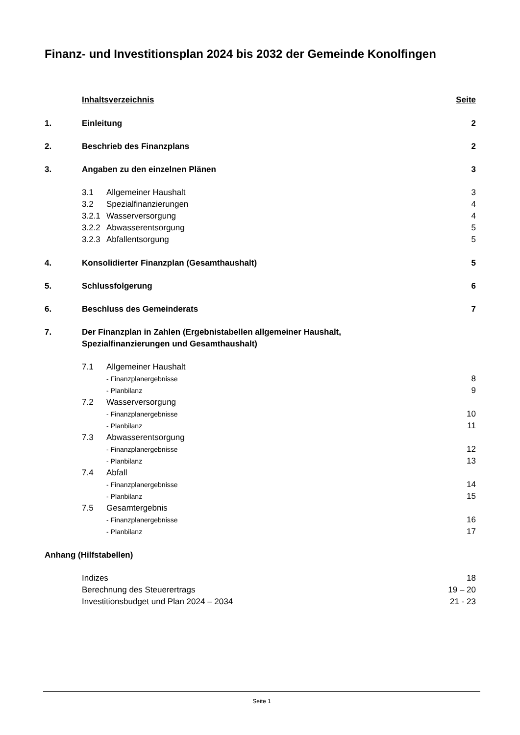Finanz- und Investitionsplan 2024 bis 2032 der Gemeinde Konolfingen
Inhaltsverzeichnis Seite
1. Einleitung 2
2. Beschrieb des Finanzplans 2
3. Angaben zu den einzelnen Plänen 3
3.1 Allgemeiner Haushalt 3
3.2 Spezialfinanzierungen 4
3.2.1 Wasserversorgung 4
3.2.2 Abwasserentsorgung 5
3.2.3 Abfallentsorgung 5
4. Konsolidierter Finanzplan (Gesamthaushalt) 5
5. Schlussfolgerung 6
6. Beschluss des Gemeinderats 7
7. Der Finanzplan in Zahlen (Ergebnistabellen allgemeiner Haushalt,
Spezialfinanzierungen und Gesamthaushalt)
7.1 Allgemeiner Haushalt
- Finanzplanergebnisse 8
- Planbilanz 9
7.2 Wasserversorgung
- Finanzplanergebnisse 10
- Planbilanz 11
7.3 Abwasserentsorgung
- Finanzplanergebnisse 12
- Planbilanz 13
7.4 Abfall
- Finanzplanergebnisse 14
- Planbilanz 15
7.5 Gesamtergebnis
- Finanzplanergebnisse 16
- Planbilanz 17
Anhang (Hilfstabellen)
Indizes 18
Berechnung des Steuerertrags 19 – 20
Investitionsbudget und Plan 2024 – 2034 21 - 23
Seite 1